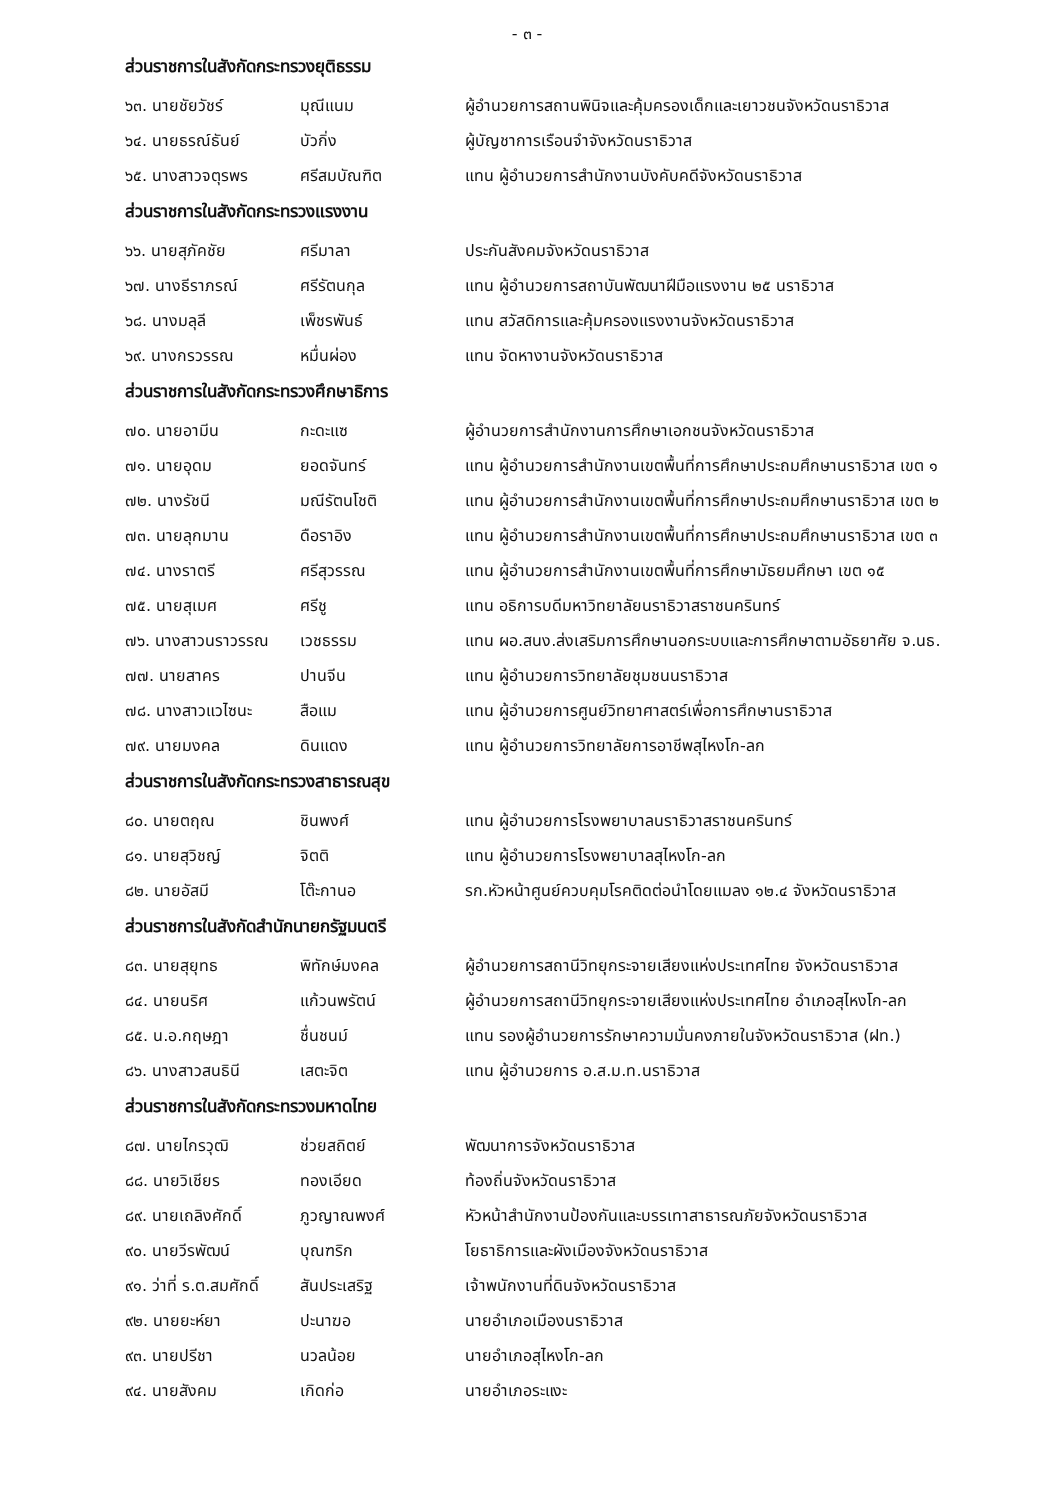- ๓ -
ส่วนราชการในสังกัดกระทรวงยุติธรรม
| ๖๓. นายชัยวัชร์ | มุณีแนม | ผู้อำนวยการสถานพินิจและคุ้มครองเด็กและเยาวชนจังหวัดนราธิวาส |
| ๖๔. นายธรณ์ธันย์ | บัวกิ่ง | ผู้บัญชาการเรือนจำจังหวัดนราธิวาส |
| ๖๕. นางสาวจตุรพร | ศรีสมบัณฑิต | แทน ผู้อำนวยการสำนักงานบังคับคดีจังหวัดนราธิวาส |
ส่วนราชการในสังกัดกระทรวงแรงงาน
| ๖๖. นายสุภัคชัย | ศรีมาลา | ประกันสังคมจังหวัดนราธิวาส |
| ๖๗. นางธีราภรณ์ | ศรีรัตนกุล | แทน ผู้อำนวยการสถาบันพัฒนาฝีมือแรงงาน ๒๕ นราธิวาส |
| ๖๘. นางมลุลี | เพ็ชรพันธ์ | แทน สวัสดิการและคุ้มครองแรงงานจังหวัดนราธิวาส |
| ๖๙. นางกรวรรณ | หมื่นผ่อง | แทน จัดหางานจังหวัดนราธิวาส |
ส่วนราชการในสังกัดกระทรวงศึกษาธิการ
| ๗๐. นายอามีน | กะดะแซ | ผู้อำนวยการสำนักงานการศึกษาเอกชนจังหวัดนราธิวาส |
| ๗๑. นายอุดม | ยอดจันทร์ | แทน ผู้อำนวยการสำนักงานเขตพื้นที่การศึกษาประถมศึกษานราธิวาส เขต ๑ |
| ๗๒. นางรัชนี | มณีรัตนโชติ | แทน ผู้อำนวยการสำนักงานเขตพื้นที่การศึกษาประถมศึกษานราธิวาส เขต ๒ |
| ๗๓. นายลุกมาน | ดือราอิง | แทน ผู้อำนวยการสำนักงานเขตพื้นที่การศึกษาประถมศึกษานราธิวาส เขต ๓ |
| ๗๔. นางราตรี | ศรีสุวรรณ | แทน ผู้อำนวยการสำนักงานเขตพื้นที่การศึกษามัธยมศึกษา เขต ๑๕ |
| ๗๕. นายสุเมศ | ศรีชู | แทน อธิการบดีมหาวิทยาลัยนราธิวาสราชนครินทร์ |
| ๗๖. นางสาวนราวรรณ | เวชธรรม | แทน ผอ.สนง.ส่งเสริมการศึกษานอกระบบและการศึกษาตามอัธยาศัย จ.นธ. |
| ๗๗. นายสาคร | ปานจีน | แทน ผู้อำนวยการวิทยาลัยชุมชนนราธิวาส |
| ๗๘. นางสาวแวไซนะ | สือแม | แทน ผู้อำนวยการศูนย์วิทยาศาสตร์เพื่อการศึกษานราธิวาส |
| ๗๙. นายมงคล | ดินแดง | แทน ผู้อำนวยการวิทยาลัยการอาชีพสุไหงโก-ลก |
ส่วนราชการในสังกัดกระทรวงสาธารณสุข
| ๘๐. นายตฤณ | ชินพงศ์ | แทน ผู้อำนวยการโรงพยาบาลนราธิวาสราชนครินทร์ |
| ๘๑. นายสุวิชญ์ | จิตติ | แทน ผู้อำนวยการโรงพยาบาลสุไหงโก-ลก |
| ๘๒. นายอัสมี | โต๊ะกานอ | รก.หัวหน้าศูนย์ควบคุมโรคติดต่อนำโดยแมลง ๑๒.๔ จังหวัดนราธิวาส |
ส่วนราชการในสังกัดสำนักนายกรัฐมนตรี
| ๘๓. นายสุยุทธ | พิทักษ์มงคล | ผู้อำนวยการสถานีวิทยุกระจายเสียงแห่งประเทศไทย จังหวัดนราธิวาส |
| ๘๔. นายนริศ | แก้วนพรัตน์ | ผู้อำนวยการสถานีวิทยุกระจายเสียงแห่งประเทศไทย อำเภอสุไหงโก-ลก |
| ๘๕. น.อ.กฤษฎา | ชื่นชนม์ | แทน รองผู้อำนวยการรักษาความมั่นคงภายในจังหวัดนราธิวาส (ฝท.) |
| ๘๖. นางสาวสนธินี | เสตะจิต | แทน ผู้อำนวยการ อ.ส.ม.ท.นราธิวาส |
ส่วนราชการในสังกัดกระทรวงมหาดไทย
| ๘๗. นายไกรวุฒิ | ช่วยสถิตย์ | พัฒนาการจังหวัดนราธิวาส |
| ๘๘. นายวิเชียร | ทองเอียด | ท้องถิ่นจังหวัดนราธิวาส |
| ๘๙. นายเถลิงศักดิ์ | ภูวญาณพงศ์ | หัวหน้าสำนักงานป้องกันและบรรเทาสาธารณภัยจังหวัดนราธิวาส |
| ๙๐. นายวีรพัฒน์ | บุณฑริก | โยธาธิการและผังเมืองจังหวัดนราธิวาส |
| ๙๑. ว่าที่ ร.ต.สมศักดิ์ | สันประเสริฐ | เจ้าพนักงานที่ดินจังหวัดนราธิวาส |
| ๙๒. นายยะห์ยา | ปะนาฆอ | นายอำเภอเมืองนราธิวาส |
| ๙๓. นายปรีชา | นวลน้อย | นายอำเภอสุไหงโก-ลก |
| ๙๔. นายสังคม | เกิดก่อ | นายอำเภอระแงะ |